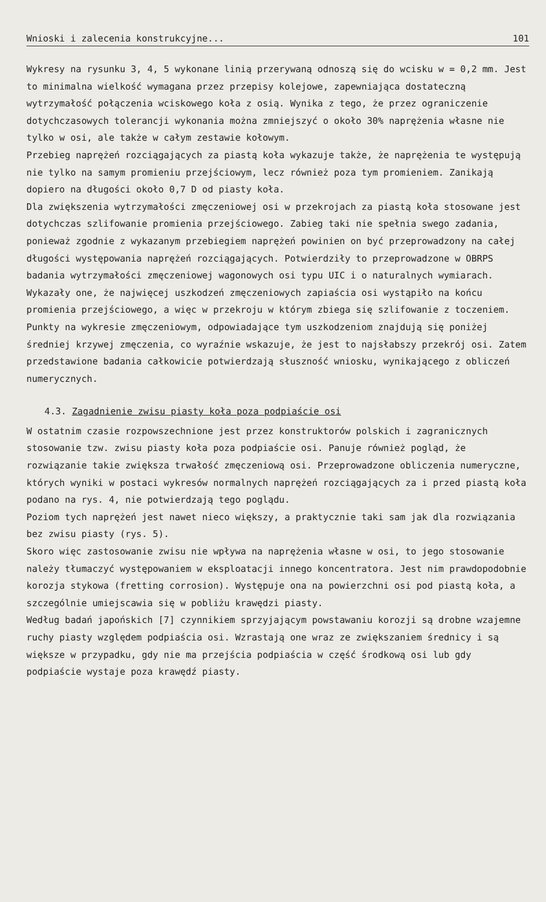Wnioski i zalecenia konstrukcyjne... 101
Wykresy na rysunku 3, 4, 5 wykonane linią przerywaną odnoszą się do wcisku w = 0,2 mm. Jest to minimalna wielkość wymagana przez przepisy kolejowe, zapewniająca dostateczną wytrzymałość połączenia wciskowego koła z osią. Wynika z tego, że przez ograniczenie dotychczasowych tolerancji wykonania można zmniejszyć o około 30% naprężenia własne nie tylko w osi, ale także w całym zestawie kołowym.
Przebieg naprężeń rozciągających za piastą koła wykazuje także, że naprężenia te występują nie tylko na samym promieniu przejściowym, lecz również poza tym promieniem. Zanikają dopiero na długości około 0,7 D od piasty koła.
Dla zwiększenia wytrzymałości zmęczeniowej osi w przekrojach za piastą koła stosowane jest dotychczas szlifowanie promienia przejściowego. Zabieg taki nie spełnia swego zadania, ponieważ zgodnie z wykazanym przebiegiem naprężeń powinien on być przeprowadzony na całej długości występowania naprężeń rozciągających. Potwierdziły to przeprowadzone w OBRPS badania wytrzymałości zmęczeniowej wagonowych osi typu UIC i o naturalnych wymiarach.
Wykazały one, że najwięcej uszkodzeń zmęczeniowych zapiaścia osi wystąpiło na końcu promienia przejściowego, a więc w przekroju w którym zbiega się szlifowanie z toczeniem. Punkty na wykresie zmęczeniowym, odpowiadające tym uszkodzeniom znajdują się poniżej średniej krzywej zmęczenia, co wyraźnie wskazuje, że jest to najsłabszy przekrój osi. Zatem przedstawione badania całkowicie potwierdzają słuszność wniosku, wynikającego z obliczeń numerycznych.
4.3. Zagadnienie zwisu piasty koła poza podpiaście osi
W ostatnim czasie rozpowszechnione jest przez konstruktorów polskich i zagranicznych stosowanie tzw. zwisu piasty koła poza podpiaście osi. Panuje również pogląd, że rozwiązanie takie zwiększa trwałość zmęczeniową osi. Przeprowadzone obliczenia numeryczne, których wyniki w postaci wykresów normalnych naprężeń rozciągających za i przed piastą koła podano na rys. 4, nie potwierdzają tego poglądu.
Poziom tych naprężeń jest nawet nieco większy, a praktycznie taki sam jak dla rozwiązania bez zwisu piasty (rys. 5).
Skoro więc zastosowanie zwisu nie wpływa na naprężenia własne w osi, to jego stosowanie należy tłumaczyć występowaniem w eksploatacji innego koncentratora. Jest nim prawdopodobnie korozja stykowa (fretting corrosion). Występuje ona na powierzchni osi pod piastą koła, a szczególnie umiejscawia się w pobliżu krawędzi piasty.
Według badań japońskich [7] czynnikiem sprzyjającym powstawaniu korozji są drobne wzajemne ruchy piasty względem podpiaścia osi. Wzrastają one wraz ze zwiększaniem średnicy i są większe w przypadku, gdy nie ma przejścia podpiaścia w część środkową osi lub gdy podpiaście wystaje poza krawędź piasty.